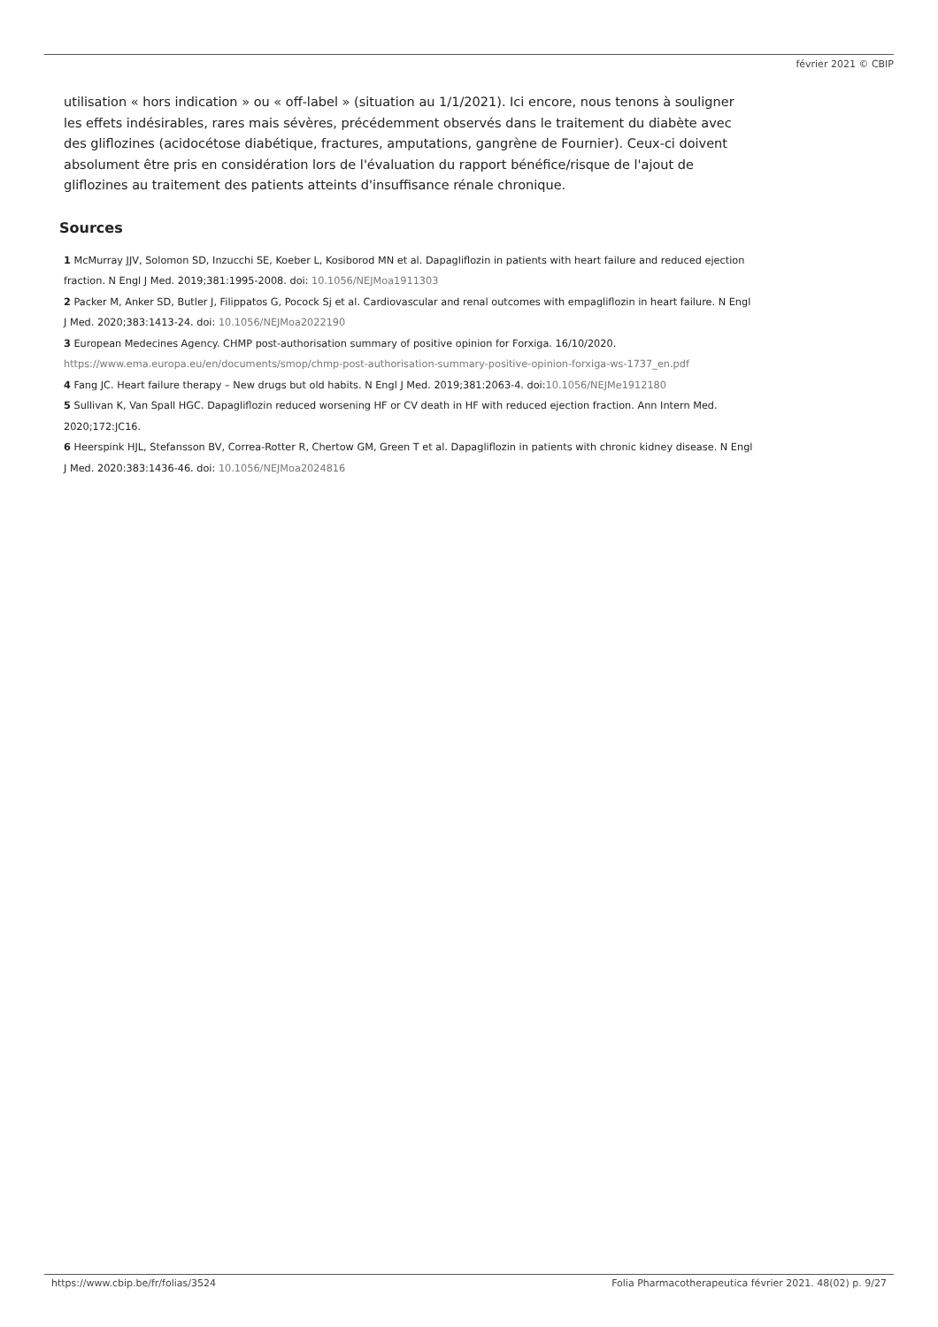février 2021 © CBIP
utilisation « hors indication » ou « off-label » (situation au 1/1/2021). Ici encore, nous tenons à souligner les effets indésirables, rares mais sévères, précédemment observés dans le traitement du diabète avec des gliflozines (acidocétose diabétique, fractures, amputations, gangrène de Fournier). Ceux-ci doivent absolument être pris en considération lors de l'évaluation du rapport bénéfice/risque de l'ajout de gliflozines au traitement des patients atteints d'insuffisance rénale chronique.
Sources
1 McMurray JJV, Solomon SD, Inzucchi SE, Koeber L, Kosiborod MN et al. Dapagliflozin in patients with heart failure and reduced ejection fraction. N Engl J Med. 2019;381:1995-2008. doi: 10.1056/NEJMoa1911303
2 Packer M, Anker SD, Butler J, Filippatos G, Pocock Sj et al. Cardiovascular and renal outcomes with empagliflozin in heart failure. N Engl J Med. 2020;383:1413-24. doi: 10.1056/NEJMoa2022190
3 European Medecines Agency. CHMP post-authorisation summary of positive opinion for Forxiga. 16/10/2020. https://www.ema.europa.eu/en/documents/smop/chmp-post-authorisation-summary-positive-opinion-forxiga-ws-1737_en.pdf
4 Fang JC. Heart failure therapy – New drugs but old habits. N Engl J Med. 2019;381:2063-4. doi:10.1056/NEJMe1912180
5 Sullivan K, Van Spall HGC. Dapagliflozin reduced worsening HF or CV death in HF with reduced ejection fraction. Ann Intern Med. 2020;172:JC16.
6 Heerspink HJL, Stefansson BV, Correa-Rotter R, Chertow GM, Green T et al. Dapagliflozin in patients with chronic kidney disease. N Engl J Med. 2020:383:1436-46. doi: 10.1056/NEJMoa2024816
https://www.cbip.be/fr/folias/3524 Folia Pharmacotherapeutica février 2021. 48(02) p. 9/27